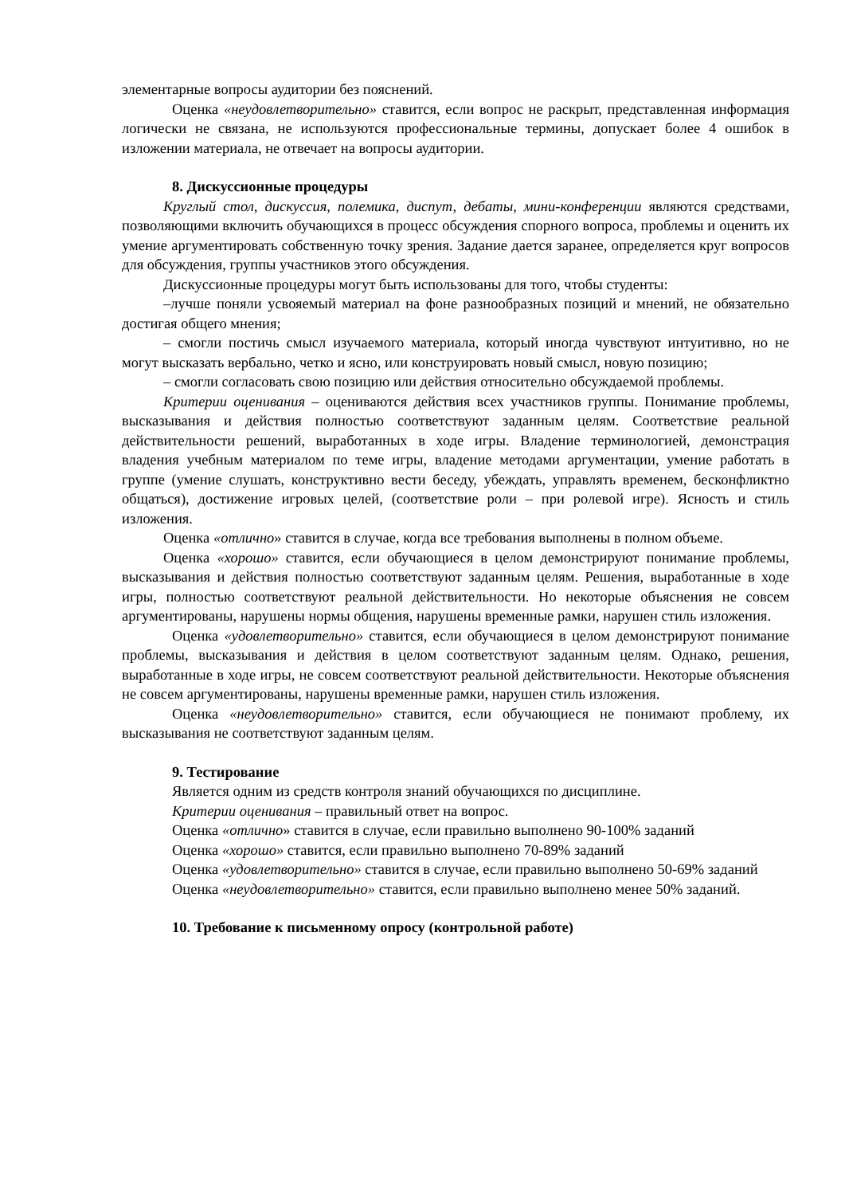элементарные вопросы аудитории без пояснений.
Оценка «неудовлетворительно» ставится, если вопрос не раскрыт, представленная информация логически не связана, не используются профессиональные термины, допускает более 4 ошибок в изложении материала, не отвечает на вопросы аудитории.
8. Дискуссионные процедуры
Круглый стол, дискуссия, полемика, диспут, дебаты, мини-конференции являются средствами, позволяющими включить обучающихся в процесс обсуждения спорного вопроса, проблемы и оценить их умение аргументировать собственную точку зрения. Задание дается заранее, определяется круг вопросов для обсуждения, группы участников этого обсуждения.
Дискуссионные процедуры могут быть использованы для того, чтобы студенты:
–лучше поняли усвояемый материал на фоне разнообразных позиций и мнений, не обязательно достигая общего мнения;
– смогли постичь смысл изучаемого материала, который иногда чувствуют интуитивно, но не могут высказать вербально, четко и ясно, или конструировать новый смысл, новую позицию;
– смогли согласовать свою позицию или действия относительно обсуждаемой проблемы.
Критерии оценивания – оцениваются действия всех участников группы. Понимание проблемы, высказывания и действия полностью соответствуют заданным целям. Соответствие реальной действительности решений, выработанных в ходе игры. Владение терминологией, демонстрация владения учебным материалом по теме игры, владение методами аргументации, умение работать в группе (умение слушать, конструктивно вести беседу, убеждать, управлять временем, бесконфликтно общаться), достижение игровых целей, (соответствие роли – при ролевой игре). Ясность и стиль изложения.
Оценка «отлично» ставится в случае, когда все требования выполнены в полном объеме.
Оценка «хорошо» ставится, если обучающиеся в целом демонстрируют понимание проблемы, высказывания и действия полностью соответствуют заданным целям. Решения, выработанные в ходе игры, полностью соответствуют реальной действительности. Но некоторые объяснения не совсем аргументированы, нарушены нормы общения, нарушены временные рамки, нарушен стиль изложения.
Оценка «удовлетворительно» ставится, если обучающиеся в целом демонстрируют понимание проблемы, высказывания и действия в целом соответствуют заданным целям. Однако, решения, выработанные в ходе игры, не совсем соответствуют реальной действительности. Некоторые объяснения не совсем аргументированы, нарушены временные рамки, нарушен стиль изложения.
Оценка «неудовлетворительно» ставится, если обучающиеся не понимают проблему, их высказывания не соответствуют заданным целям.
9. Тестирование
Является одним из средств контроля знаний обучающихся по дисциплине.
Критерии оценивания – правильный ответ на вопрос.
Оценка «отлично» ставится в случае, если правильно выполнено 90-100% заданий
Оценка «хорошо» ставится, если правильно выполнено 70-89% заданий
Оценка «удовлетворительно» ставится в случае, если правильно выполнено 50-69% заданий
Оценка «неудовлетворительно» ставится, если правильно выполнено менее 50% заданий.
10. Требование к письменному опросу (контрольной работе)